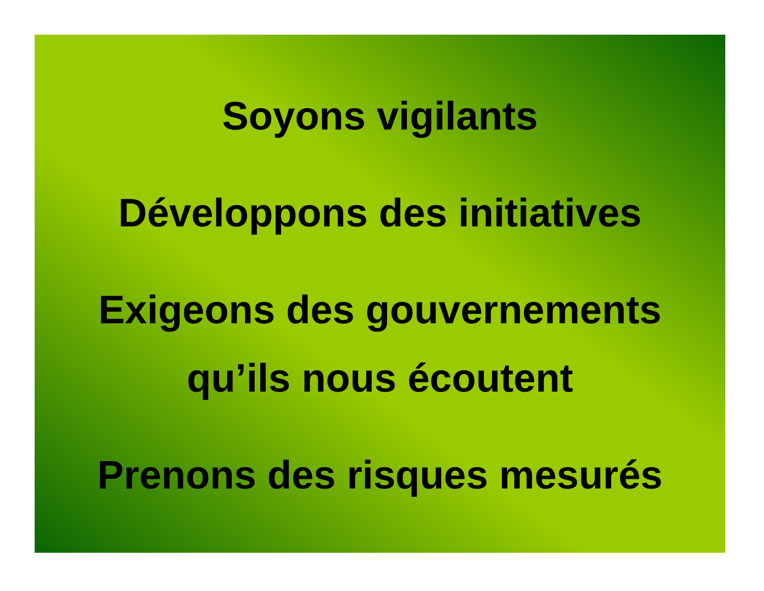Soyons vigilants
Développons des initiatives
Exigeons des gouvernements
qu’ils nous écoutent
Prenons des risques mesurés